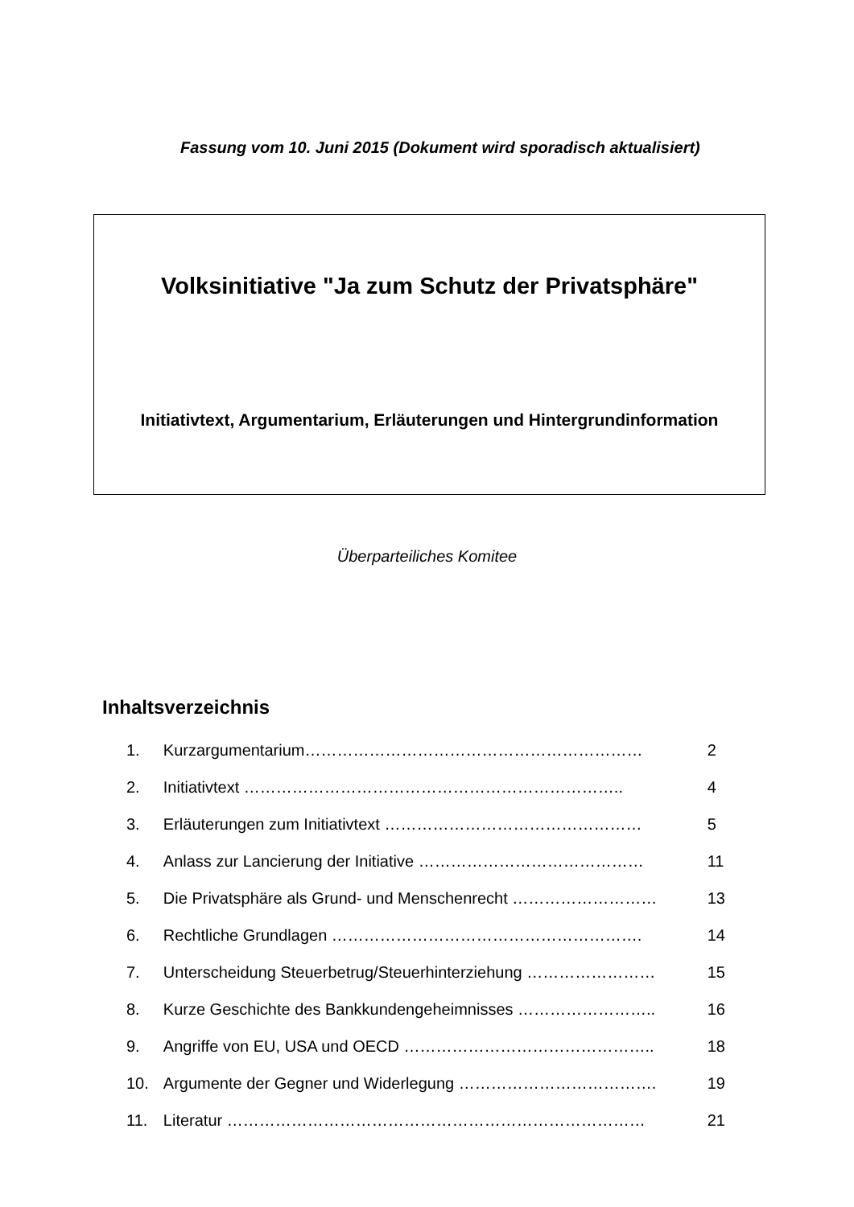Fassung vom 10. Juni 2015 (Dokument wird sporadisch aktualisiert)
Volksinitiative "Ja zum Schutz der Privatsphäre"
Initiativtext, Argumentarium, Erläuterungen und Hintergrundinformation
Überparteiliches Komitee
Inhaltsverzeichnis
| 1. | Kurzargumentarium……………………………………………………… | 2 |
| 2. | Initiativtext …………………………………………………………….. | 4 |
| 3. | Erläuterungen zum Initiativtext ………………………………………… | 5 |
| 4. | Anlass zur Lancierung der Initiative …………………………………… | 11 |
| 5. | Die Privatsphäre als Grund- und Menschenrecht ……………………… | 13 |
| 6. | Rechtliche Grundlagen …………………………………………………. | 14 |
| 7. | Unterscheidung Steuerbetrug/Steuerhinterziehung …………………… | 15 |
| 8. | Kurze Geschichte des Bankkundengeheimnisses …………………….. | 16 |
| 9. | Angriffe von EU, USA und OECD ……………………………………….. | 18 |
| 10. | Argumente der Gegner und Widerlegung ………………………………. | 19 |
| 11. | Literatur …………………………………………………………………… | 21 |